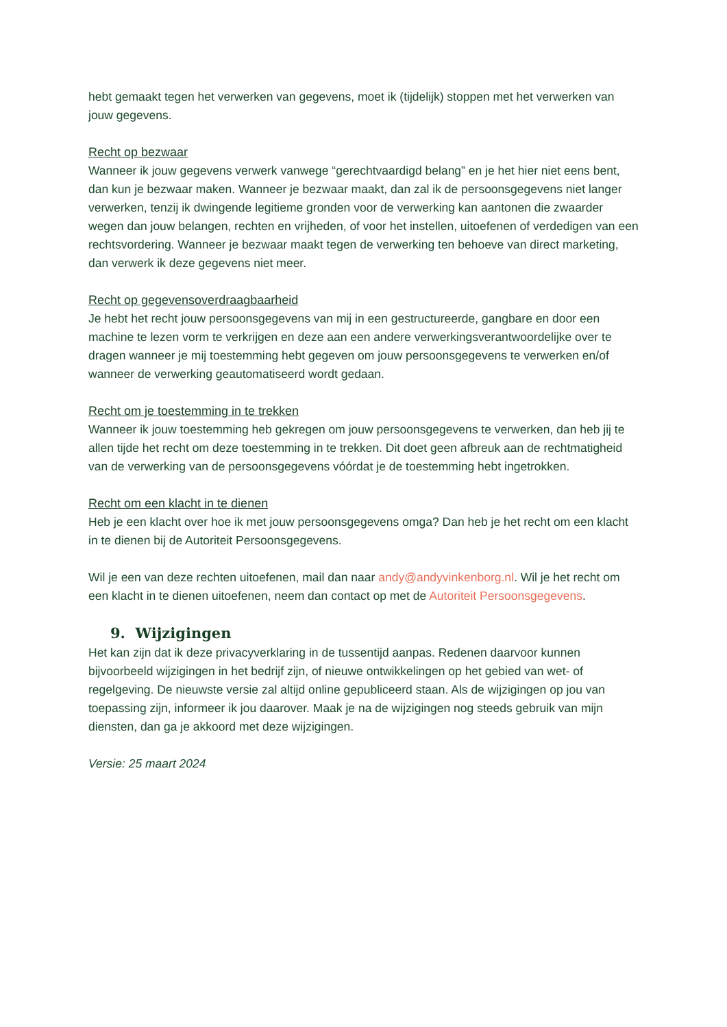hebt gemaakt tegen het verwerken van gegevens, moet ik (tijdelijk) stoppen met het verwerken van jouw gegevens.
Recht op bezwaar
Wanneer ik jouw gegevens verwerk vanwege “gerechtvaardigd belang” en je het hier niet eens bent, dan kun je bezwaar maken. Wanneer je bezwaar maakt, dan zal ik de persoonsgegevens niet langer verwerken, tenzij ik dwingende legitieme gronden voor de verwerking kan aantonen die zwaarder wegen dan jouw belangen, rechten en vrijheden, of voor het instellen, uitoefenen of verdedigen van een rechtsvordering. Wanneer je bezwaar maakt tegen de verwerking ten behoeve van direct marketing, dan verwerk ik deze gegevens niet meer.
Recht op gegevensoverdraagbaarheid
Je hebt het recht jouw persoonsgegevens van mij in een gestructureerde, gangbare en door een machine te lezen vorm te verkrijgen en deze aan een andere verwerkingsverantwoordelijke over te dragen wanneer je mij toestemming hebt gegeven om jouw persoonsgegevens te verwerken en/of wanneer de verwerking geautomatiseerd wordt gedaan.
Recht om je toestemming in te trekken
Wanneer ik jouw toestemming heb gekregen om jouw persoonsgegevens te verwerken, dan heb jij te allen tijde het recht om deze toestemming in te trekken. Dit doet geen afbreuk aan de rechtmatigheid van de verwerking van de persoonsgegevens vóórdat je de toestemming hebt ingetrokken.
Recht om een klacht in te dienen
Heb je een klacht over hoe ik met jouw persoonsgegevens omga? Dan heb je het recht om een klacht in te dienen bij de Autoriteit Persoonsgegevens.
Wil je een van deze rechten uitoefenen, mail dan naar andy@andyvinkenborg.nl. Wil je het recht om een klacht in te dienen uitoefenen, neem dan contact op met de Autoriteit Persoonsgegevens.
9. Wijzigingen
Het kan zijn dat ik deze privacyverklaring in de tussentijd aanpas. Redenen daarvoor kunnen bijvoorbeeld wijzigingen in het bedrijf zijn, of nieuwe ontwikkelingen op het gebied van wet- of regelgeving. De nieuwste versie zal altijd online gepubliceerd staan. Als de wijzigingen op jou van toepassing zijn, informeer ik jou daarover. Maak je na de wijzigingen nog steeds gebruik van mijn diensten, dan ga je akkoord met deze wijzigingen.
Versie: 25 maart 2024